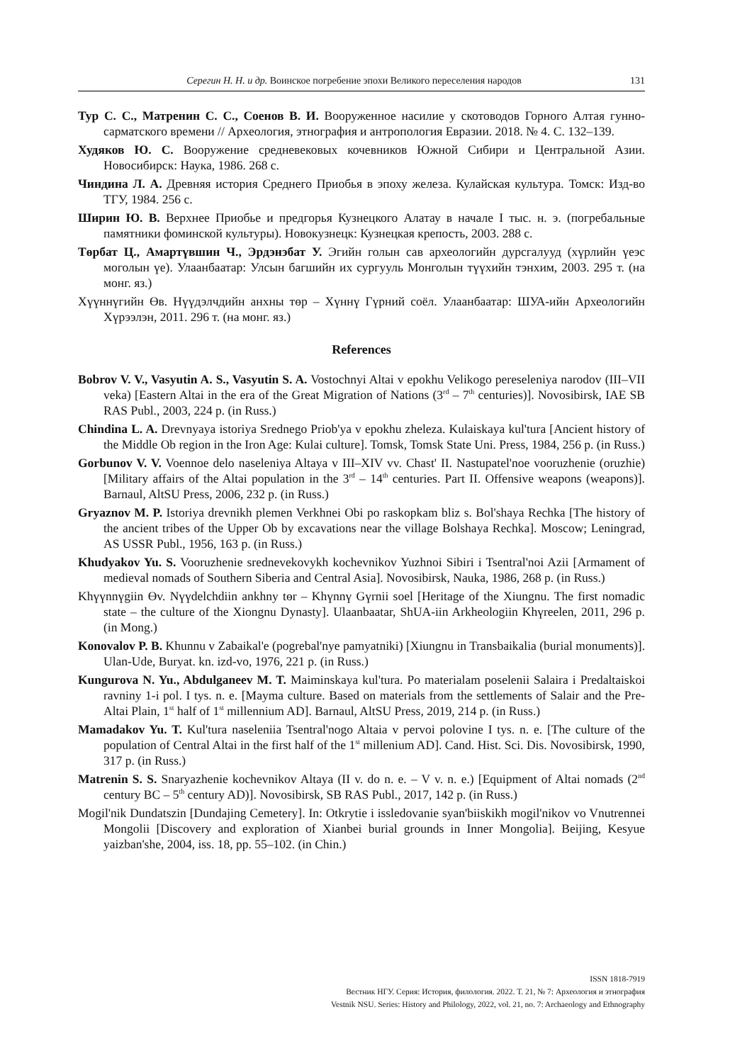Серегин Н. Н. и др. Воинское погребение эпохи Великого переселения народов 131
Тур С. С., Матренин С. С., Соенов В. И. Вооруженное насилие у скотоводов Горного Алтая гунно-сарматского времени // Археология, этнография и антропология Евразии. 2018. № 4. С. 132–139.
Худяков Ю. С. Вооружение средневековых кочевников Южной Сибири и Центральной Азии. Новосибирск: Наука, 1986. 268 с.
Чиндина Л. А. Древняя история Среднего Приобья в эпоху железа. Кулайская культура. Томск: Изд-во ТГУ, 1984. 256 с.
Ширин Ю. В. Верхнее Приобье и предгорья Кузнецкого Алатау в начале I тыс. н. э. (погребальные памятники фоминской культуры). Новокузнецк: Кузнецкая крепость, 2003. 288 с.
Төрбат Ц., Амартүвшин Ч., Эрдэнэбат У. Эгийн голын сав археологийн дурсгалууд (хүрлийн үеэс моголын үе). Улаанбаатар: Улсын багшийн их сургууль Монголын түүхийн тэнхим, 2003. 295 т. (на монг. яз.)
Хүүннүгийн Өв. Нүүдэлчдийн анхны төр – Хүннү Гүрний соёл. Улаанбаатар: ШУА-ийн Археологийн Хүрээлэн, 2011. 296 т. (на монг. яз.)
References
Bobrov V. V., Vasyutin A. S., Vasyutin S. A. Vostochnyi Altai v epokhu Velikogo pereseleniya narodov (III–VII veka) [Eastern Altai in the era of the Great Migration of Nations (3<sup>rd</sup> – 7<sup>th</sup> centuries)]. Novosibirsk, IAE SB RAS Publ., 2003, 224 p. (in Russ.)
Chindina L. A. Drevnyaya istoriya Srednego Priob'ya v epokhu zheleza. Kulaiskaya kul'tura [Ancient history of the Middle Ob region in the Iron Age: Kulai culture]. Tomsk, Tomsk State Uni. Press, 1984, 256 p. (in Russ.)
Gorbunov V. V. Voennoe delo naseleniya Altaya v III–XIV vv. Chast' II. Nastupatel'noe vooruzhenie (oruzhie) [Military affairs of the Altai population in the 3<sup>rd</sup> – 14<sup>th</sup> centuries. Part II. Offensive weapons (weapons)]. Barnaul, AltSU Press, 2006, 232 p. (in Russ.)
Gryaznov M. P. Istoriya drevnikh plemen Verkhnei Obi po raskopkam bliz s. Bol'shaya Rechka [The history of the ancient tribes of the Upper Ob by excavations near the village Bolshaya Rechka]. Moscow; Leningrad, AS USSR Publ., 1956, 163 p. (in Russ.)
Khudyakov Yu. S. Vooruzhenie srednevekovykh kochevnikov Yuzhnoi Sibiri i Tsentral'noi Azii [Armament of medieval nomads of Southern Siberia and Central Asia]. Novosibirsk, Nauka, 1986, 268 p. (in Russ.)
Khүүnnүgiin Өv. Nүүdelchdiin ankhny tөr – Khүnnү Gүrnii soel [Heritage of the Xiungnu. The first nomadic state – the culture of the Xiongnu Dynasty]. Ulaanbaatar, ShUA-iin Arkheologiin Khүreelen, 2011, 296 p. (in Mong.)
Konovalov P. B. Khunnu v Zabaikal'e (pogrebal'nye pamyatniki) [Xiungnu in Transbaikalia (burial monuments)]. Ulan-Ude, Buryat. kn. izd-vo, 1976, 221 p. (in Russ.)
Kungurova N. Yu., Abdulganeev M. T. Maiminskaya kul'tura. Po materialam poselenii Salaira i Predaltaiskoi ravniny 1-i pol. I tys. n. e. [Mayma culture. Based on materials from the settlements of Salair and the Pre-Altai Plain, 1<sup>st</sup> half of 1<sup>st</sup> millennium AD]. Barnaul, AltSU Press, 2019, 214 p. (in Russ.)
Mamadakov Yu. T. Kul'tura naseleniia Tsentral'nogo Altaia v pervoi polovine I tys. n. e. [The culture of the population of Central Altai in the first half of the 1<sup>st</sup> millenium AD]. Cand. Hist. Sci. Dis. Novosibirsk, 1990, 317 p. (in Russ.)
Matrenin S. S. Snaryazhenie kochevnikov Altaya (II v. do n. e. – V v. n. e.) [Equipment of Altai nomads (2<sup>nd</sup> century BC – 5<sup>th</sup> century AD)]. Novosibirsk, SB RAS Publ., 2017, 142 p. (in Russ.)
Mogil'nik Dundatszin [Dundajing Cemetery]. In: Otkrytie i issledovanie syan'biiskikh mogil'nikov vo Vnutrennei Mongolii [Discovery and exploration of Xianbei burial grounds in Inner Mongolia]. Beijing, Kesyue yaizban'she, 2004, iss. 18, pp. 55–102. (in Chin.)
ISSN 1818-7919
Вестник НГУ. Серия: История, филология. 2022. Т. 21, № 7: Археология и этнография
Vestnik NSU. Series: History and Philology, 2022, vol. 21, no. 7: Archaeology and Ethnography